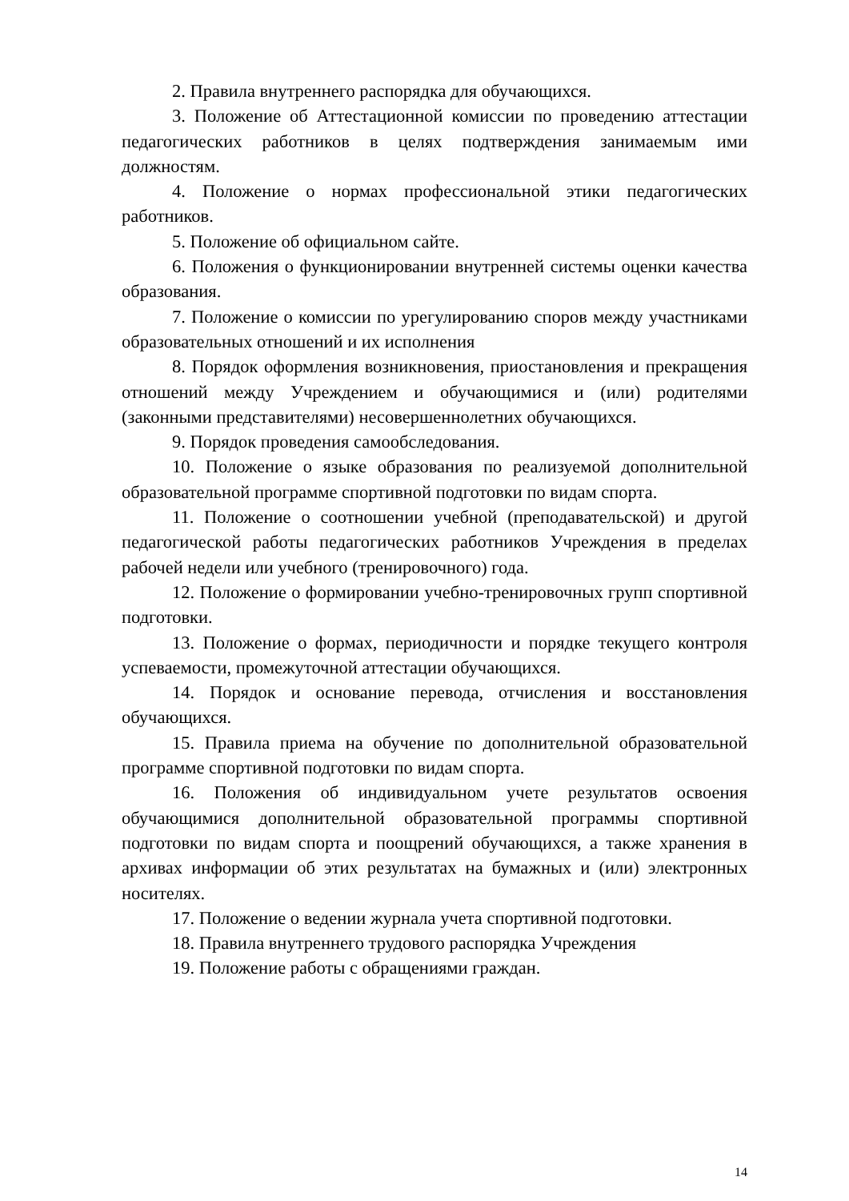2. Правила внутреннего распорядка для обучающихся.
3. Положение об Аттестационной комиссии по проведению аттестации педагогических работников в целях подтверждения занимаемым ими должностям.
4. Положение о нормах профессиональной этики педагогических работников.
5. Положение об официальном сайте.
6. Положения о функционировании внутренней системы оценки качества образования.
7. Положение о комиссии по урегулированию споров между участниками образовательных отношений и их исполнения
8. Порядок оформления возникновения, приостановления и прекращения отношений между Учреждением и обучающимися и (или) родителями (законными представителями) несовершеннолетних обучающихся.
9. Порядок проведения самообследования.
10. Положение о языке образования по реализуемой дополнительной образовательной программе спортивной подготовки по видам спорта.
11. Положение о соотношении учебной (преподавательской) и другой педагогической работы педагогических работников Учреждения в пределах рабочей недели или учебного (тренировочного) года.
12. Положение о формировании учебно-тренировочных групп спортивной подготовки.
13. Положение о формах, периодичности и порядке текущего контроля успеваемости, промежуточной аттестации обучающихся.
14. Порядок и основание перевода, отчисления и восстановления обучающихся.
15. Правила приема на обучение по дополнительной образовательной программе спортивной подготовки по видам спорта.
16. Положения об индивидуальном учете результатов освоения обучающимися дополнительной образовательной программы спортивной подготовки по видам спорта и поощрений обучающихся, а также хранения в архивах информации об этих результатах на бумажных и (или) электронных носителях.
17. Положение о ведении журнала учета спортивной подготовки.
18. Правила внутреннего трудового распорядка Учреждения
19. Положение работы с обращениями граждан.
14